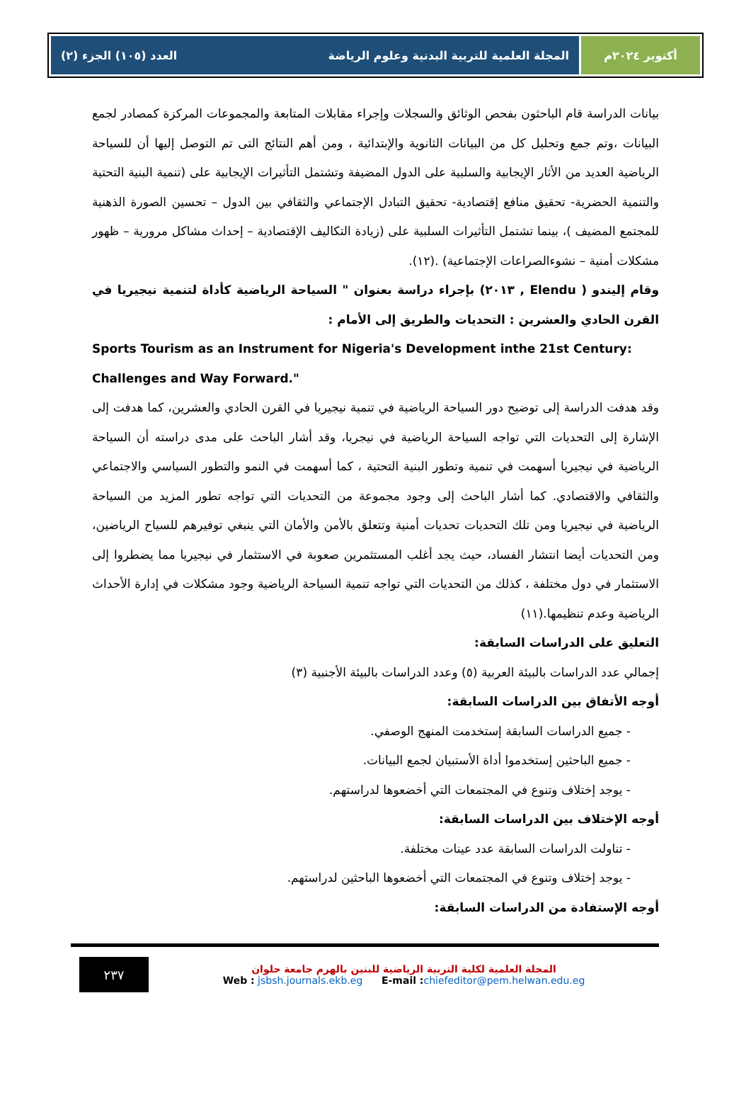أكتوبر ٢٠٢٤م المجلة العلمية للتربية البدنية وعلوم الرياضة العدد (١٠٥) الجزء (٢)
بيانات الدراسة قام الباحثون بفحص الوثائق والسجلات وإجراء مقابلات المتابعة والمجموعات المركزة كمصادر لجمع البيانات ،وتم جمع وتحليل كل من البيانات الثانوية والإبتدائية ، ومن أهم النتائج التى تم التوصل إليها أن للسياحة الرياضية العديد من الأثار الإيجابية والسلبية على الدول المضيفة وتشتمل التأثيرات الإيجابية على (تنمية البنية التحتية والتنمية الحضرية- تحقيق منافع إقتصادية- تحقيق التبادل الإجتماعي والثقافي بين الدول – تحسين الصورة الذهنية للمجتمع المضيف )، بينما تشتمل التأثيرات السلبية على (زيادة التكاليف الإقتصادية – إحداث مشاكل مرورية – ظهور مشكلات أمنية – نشوءالصراعات الإجتماعية) .(١٢).
وقام إليندو ( Elendu , ٢٠١٣) بإجراء دراسة بعنوان " السياحة الرياضية كأداة لتنمية نيجيريا في القرن الحادي والعشرين : التحديات والطريق إلى الأمام :
Sports Tourism as an Instrument for Nigeria's Development inthe 21st Century: Challenges and Way Forward."
وقد هدفت الدراسة إلى توضيح دور السياحة الرياضية في تنمية نيجيريا في القرن الحادي والعشرين، كما هدفت إلى الإشارة إلى التحديات التي تواجه السياحة الرياضية في نيجريا، وقد أشار الباحث على مدى دراسته أن السياحة الرياضية في نيجيريا أسهمت في تنمية وتطور البنية التحتية ، كما أسهمت في النمو والتطور السياسي والاجتماعي والثقافي والاقتصادي. كما أشار الباحث إلى وجود مجموعة من التحديات التي تواجه تطور المزيد من السياحة الرياضية في نيجيريا ومن تلك التحديات تحديات أمنية وتتعلق بالأمن والأمان التي ينبغي توفيرهم للسياح الرياضين، ومن التحديات أيضا انتشار الفساد، حيث يجد أغلب المستثمرين صعوبة في الاستثمار في نيجيريا مما يضطروا إلى الاستثمار في دول مختلفة ، كذلك من التحديات التي تواجه تنمية السياحة الرياضية وجود مشكلات في إدارة الأحداث الرياضية وعدم تنظيمها.(١١)
التعليق على الدراسات السابقة:
إجمالي عدد الدراسات بالبيئة العربية (٥) وعدد الدراسات بالبيئة الأجنبية (٣)
أوجه الأتفاق بين الدراسات السابقة:
- جميع الدراسات السابقة إستخدمت المنهج الوصفي.
- جميع الباحثين إستخدموا أداة الأستبيان لجمع البيانات.
- يوجد إختلاف وتنوع في المجتمعات التي أخضعوها لدراستهم.
أوجه الإختلاف بين الدراسات السابقة:
- تناولت الدراسات السابقة عدد عينات مختلفة.
- يوجد إختلاف وتنوع في المجتمعات التي أخضعوها الباحثين لدراستهم.
أوجه الإستفادة من الدراسات السابقة:
٢٣٧
المجلة العلمية لكلية التربية الرياضية للبنين بالهرم جامعة حلوان
Web : jsbsh.journals.ekb.eg E-mail : chiefeditor@pem.helwan.edu.eg